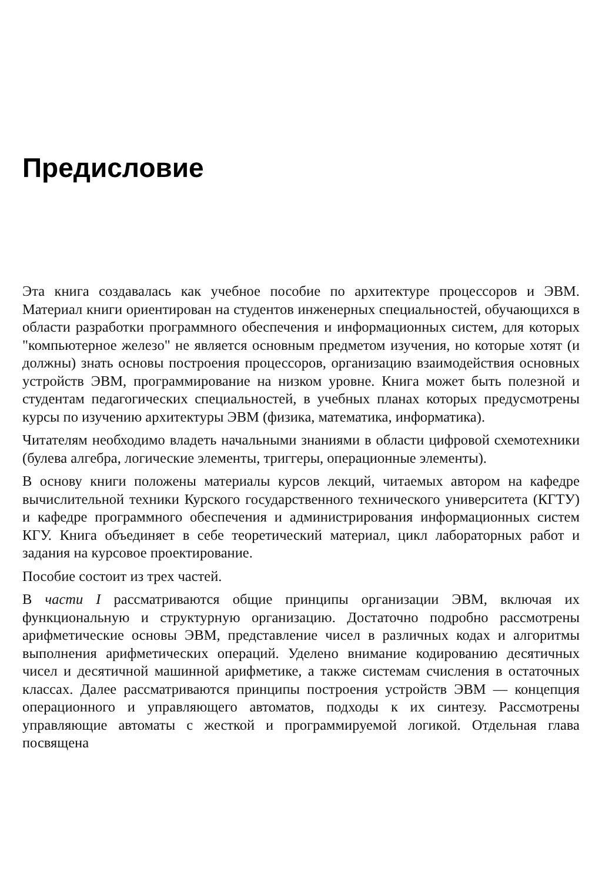Предисловие
Эта книга создавалась как учебное пособие по архитектуре процессоров и ЭВМ. Материал книги ориентирован на студентов инженерных специальностей, обучающихся в области разработки программного обеспечения и информационных систем, для которых "компьютерное железо" не является основным предметом изучения, но которые хотят (и должны) знать основы построения процессоров, организацию взаимодействия основных устройств ЭВМ, программирование на низком уровне. Книга может быть полезной и студентам педагогических специальностей, в учебных планах которых предусмотрены курсы по изучению архитектуры ЭВМ (физика, математика, информатика).
Читателям необходимо владеть начальными знаниями в области цифровой схемотехники (булева алгебра, логические элементы, триггеры, операционные элементы).
В основу книги положены материалы курсов лекций, читаемых автором на кафедре вычислительной техники Курского государственного технического университета (КГТУ) и кафедре программного обеспечения и администрирования информационных систем КГУ. Книга объединяет в себе теоретический материал, цикл лабораторных работ и задания на курсовое проектирование.
Пособие состоит из трех частей.
В части I рассматриваются общие принципы организации ЭВМ, включая их функциональную и структурную организацию. Достаточно подробно рассмотрены арифметические основы ЭВМ, представление чисел в различных кодах и алгоритмы выполнения арифметических операций. Уделено внимание кодированию десятичных чисел и десятичной машинной арифметике, а также системам счисления в остаточных классах. Далее рассматриваются принципы построения устройств ЭВМ — концепция операционного и управляющего автоматов, подходы к их синтезу. Рассмотрены управляющие автоматы с жесткой и программируемой логикой. Отдельная глава посвящена